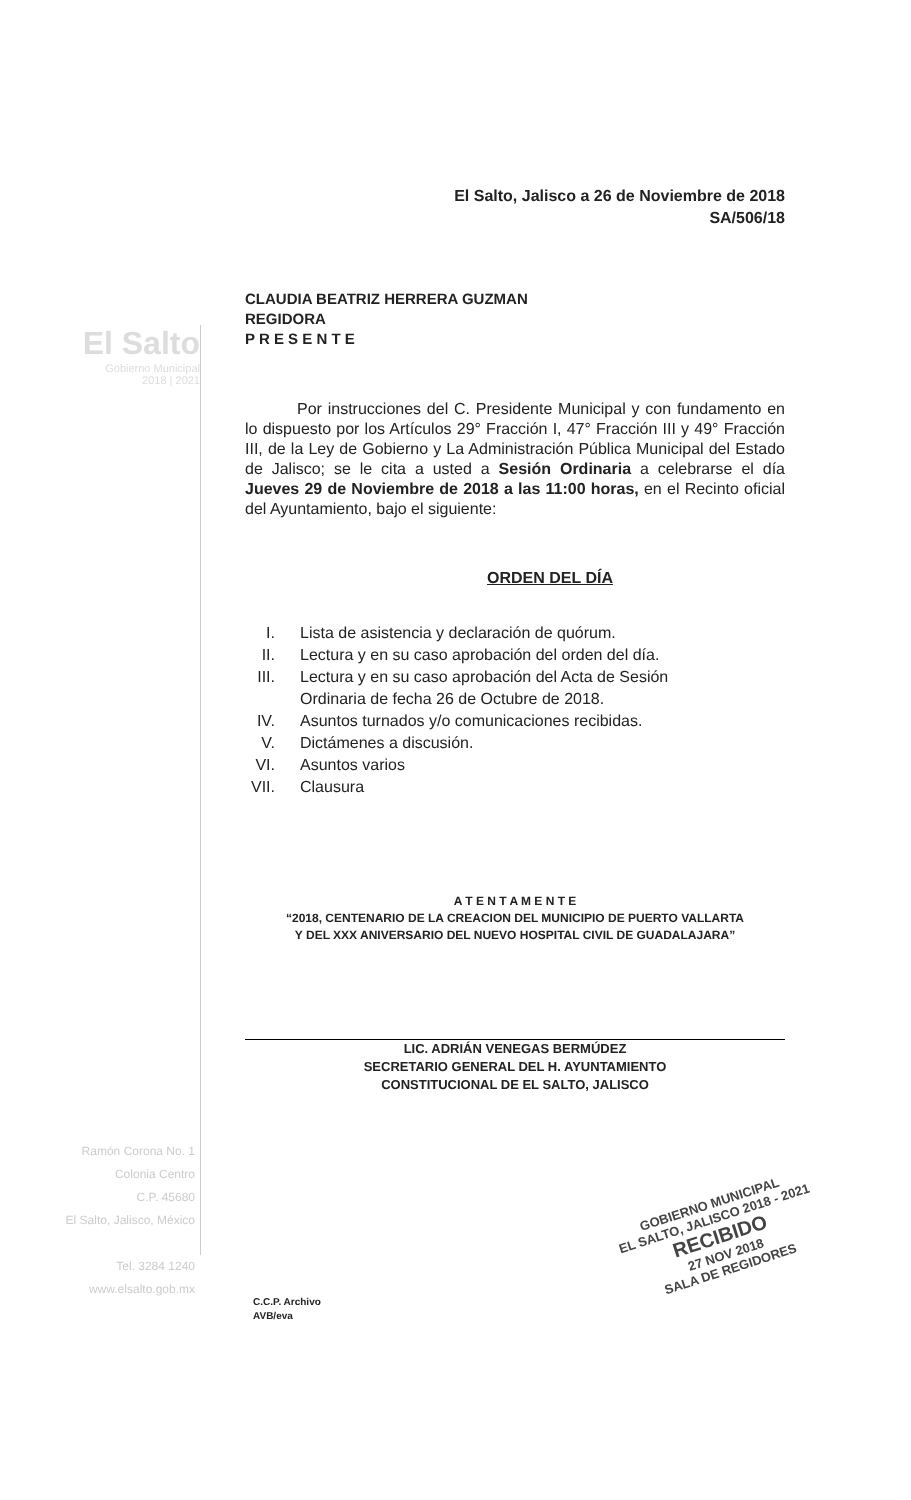El Salto
Gobierno Municipal
2018 | 2021
Ramón Corona No. 1
Colonia Centro
C.P. 45680
El Salto, Jalisco, México
Tel. 3284 1240
www.elsalto.gob.mx
El Salto, Jalisco a 26 de Noviembre de 2018
SA/506/18
CLAUDIA BEATRIZ HERRERA GUZMAN
REGIDORA
P R E S E N T E
Por instrucciones del C. Presidente Municipal y con fundamento en lo dispuesto por los Artículos 29° Fracción I, 47° Fracción III y 49° Fracción III, de la Ley de Gobierno y La Administración Pública Municipal del Estado de Jalisco; se le cita a usted a Sesión Ordinaria a celebrarse el día Jueves 29 de Noviembre de 2018 a las 11:00 horas, en el Recinto oficial del Ayuntamiento, bajo el siguiente:
ORDEN DEL DÍA
I. Lista de asistencia y declaración de quórum.
II. Lectura y en su caso aprobación del orden del día.
III.
Lectura y en su caso aprobación del Acta de Sesión
Ordinaria de fecha 26 de Octubre de 2018.
IV. Asuntos turnados y/o comunicaciones recibidas.
V. Dictámenes a discusión.
VI. Asuntos varios
VII. Clausura
A T E N T A M E N T E
“2018, CENTENARIO DE LA CREACION DEL MUNICIPIO DE PUERTO VALLARTA
Y DEL XXX ANIVERSARIO DEL NUEVO HOSPITAL CIVIL DE GUADALAJARA”
LIC. ADRIÁN VENEGAS BERMÚDEZ
SECRETARIO GENERAL DEL H. AYUNTAMIENTO
CONSTITUCIONAL DE EL SALTO, JALISCO
C.C.P. Archivo
AVB/eva
GOBIERNO MUNICIPAL
EL SALTO, JALISCO 2018 - 2021
RECIBIDO
27 NOV 2018
SALA DE REGIDORES